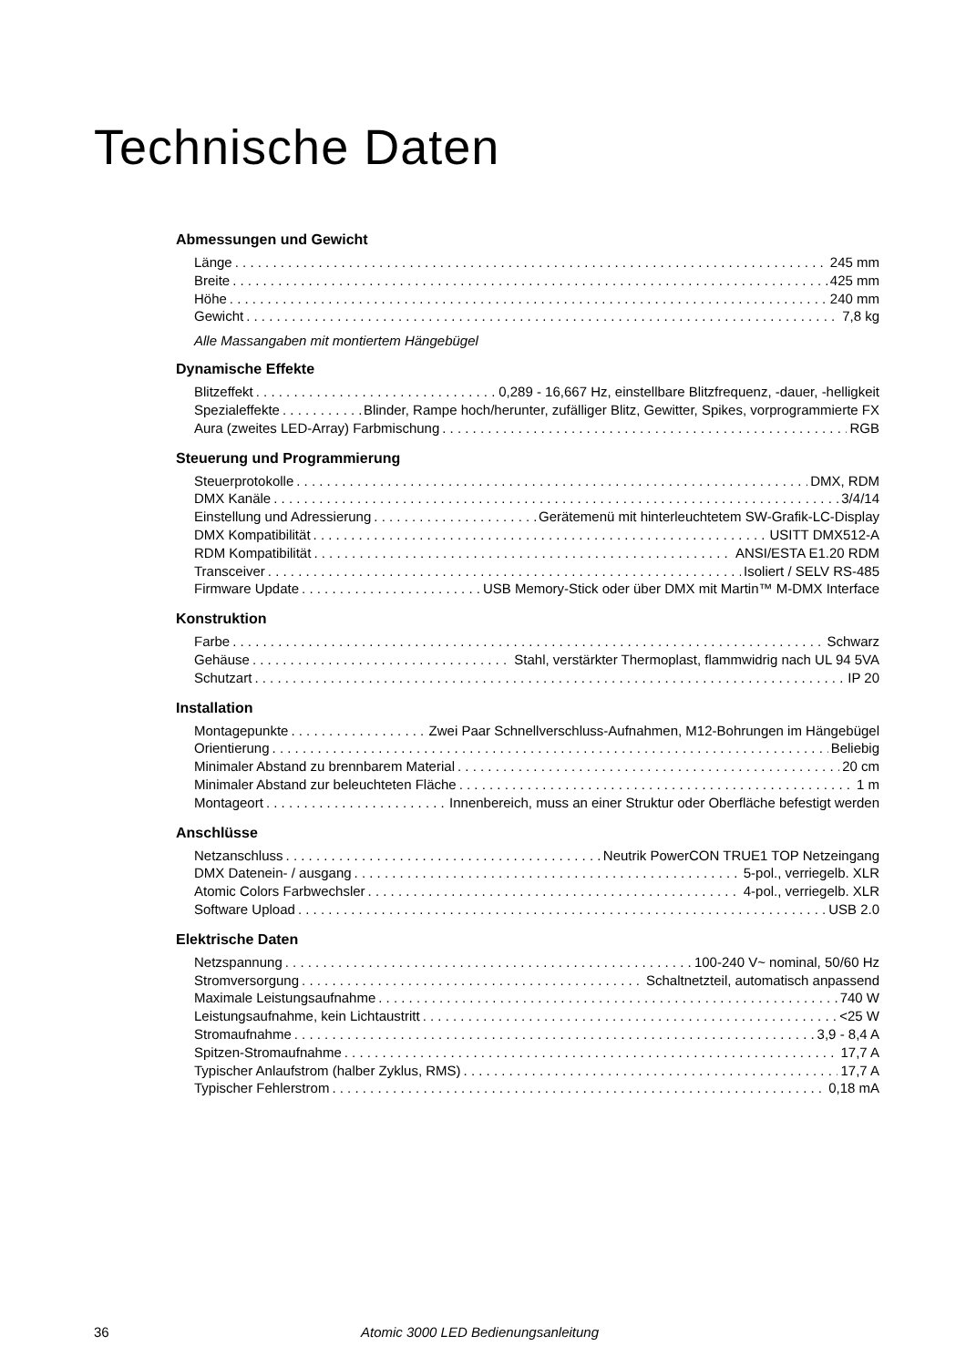Technische Daten
Abmessungen und Gewicht
Länge 245 mm
Breite 425 mm
Höhe 240 mm
Gewicht 7,8 kg
Alle Massangaben mit montiertem Hängebügel
Dynamische Effekte
Blitzeffekt 0,289 - 16,667 Hz, einstellbare Blitzfrequenz, -dauer, -helligkeit
Spezialeffekte Blinder, Rampe hoch/herunter, zufälliger Blitz, Gewitter, Spikes, vorprogrammierte FX
Aura (zweites LED-Array) Farbmischung RGB
Steuerung und Programmierung
Steuerprotokolle DMX, RDM
DMX Kanäle 3/4/14
Einstellung und Adressierung Gerätemenü mit hinterleuchtetem SW-Grafik-LC-Display
DMX Kompatibilität USITT DMX512-A
RDM Kompatibilität ANSI/ESTA E1.20 RDM
Transceiver Isoliert / SELV RS-485
Firmware Update USB Memory-Stick oder über DMX mit Martin™ M-DMX Interface
Konstruktion
Farbe Schwarz
Gehäuse Stahl, verstärkter Thermoplast, flammwidrig nach UL 94 5VA
Schutzart IP 20
Installation
Montagepunkte Zwei Paar Schnellverschluss-Aufnahmen, M12-Bohrungen im Hängebügel
Orientierung Beliebig
Minimaler Abstand zu brennbarem Material 20 cm
Minimaler Abstand zur beleuchteten Fläche 1 m
Montageort Innenbereich, muss an einer Struktur oder Oberfläche befestigt werden
Anschlüsse
Netzanschluss Neutrik PowerCON TRUE1 TOP Netzeingang
DMX Datenein- / ausgang 5-pol., verriegelb. XLR
Atomic Colors Farbwechsler 4-pol., verriegelb. XLR
Software Upload USB 2.0
Elektrische Daten
Netzspannung 100-240 V~ nominal, 50/60 Hz
Stromversorgung Schaltnetzteil, automatisch anpassend
Maximale Leistungsaufnahme 740 W
Leistungsaufnahme, kein Lichtaustritt <25 W
Stromaufnahme 3,9 - 8,4 A
Spitzen-Stromaufnahme 17,7 A
Typischer Anlaufstrom (halber Zyklus, RMS) 17,7 A
Typischer Fehlerstrom 0,18 mA
36 Atomic 3000 LED Bedienungsanleitung